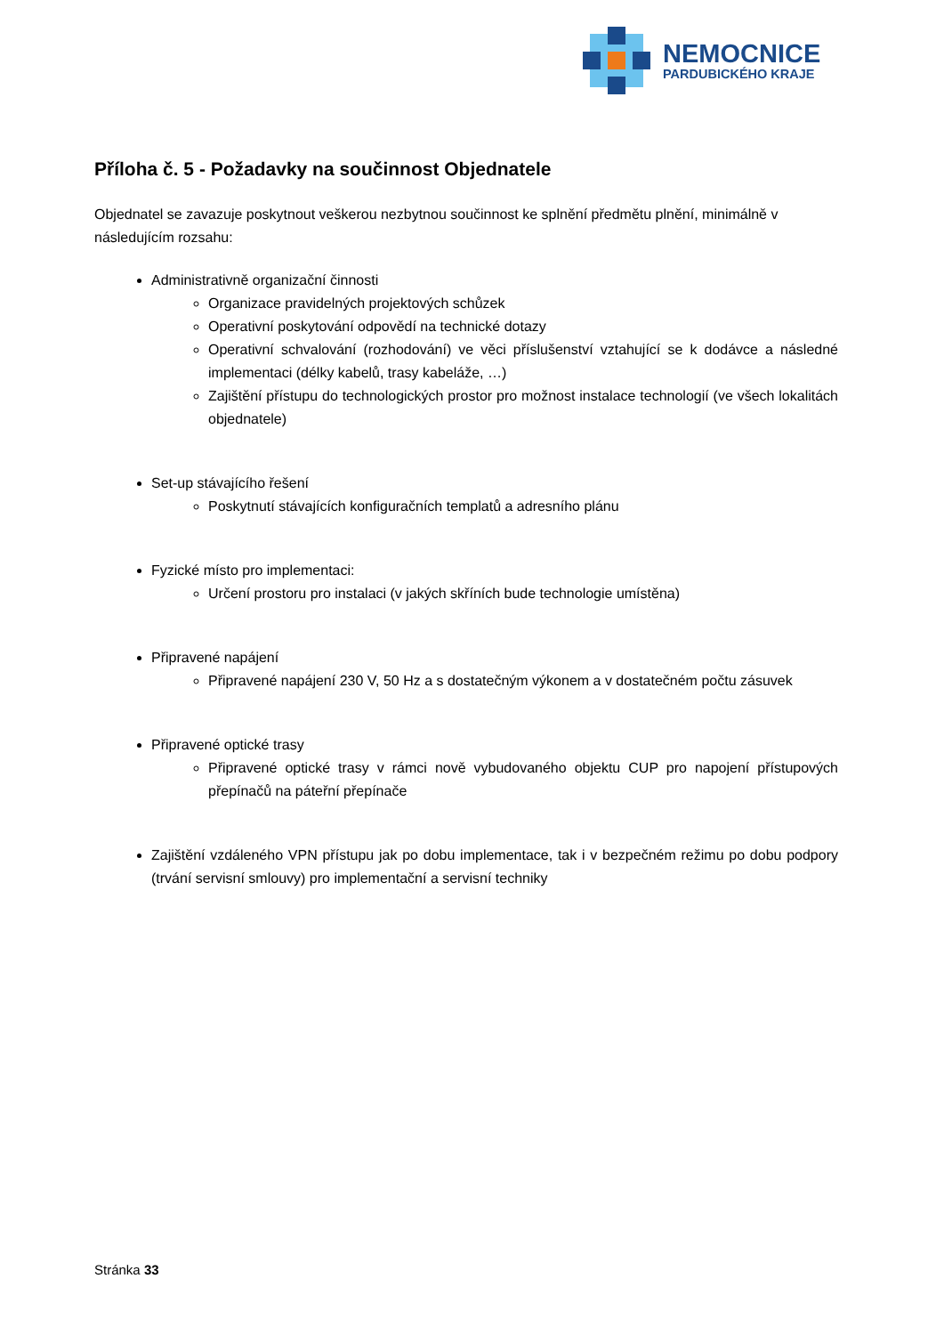NEMOCNICE
PARDUBICKÉHO KRAJE
Příloha č. 5 - Požadavky na součinnost Objednatele
Objednatel se zavazuje poskytnout veškerou nezbytnou součinnost ke splnění předmětu plnění, minimálně v následujícím rozsahu:
Administrativně organizační činnosti
Organizace pravidelných projektových schůzek
Operativní poskytování odpovědí na technické dotazy
Operativní schvalování (rozhodování) ve věci příslušenství vztahující se k dodávce a následné implementaci (délky kabelů, trasy kabeláže, …)
Zajištění přístupu do technologických prostor pro možnost instalace technologií (ve všech lokalitách objednatele)
Set-up stávajícího řešení
Poskytnutí stávajících konfiguračních templatů a adresního plánu
Fyzické místo pro implementaci:
Určení prostoru pro instalaci (v jakých skříních bude technologie umístěna)
Připravené napájení
Připravené napájení 230 V, 50 Hz a s dostatečným výkonem a v dostatečném počtu zásuvek
Připravené optické trasy
Připravené optické trasy v rámci nově vybudovaného objektu CUP pro napojení přístupových přepínačů na páteřní přepínače
Zajištění vzdáleného VPN přístupu jak po dobu implementace, tak i v bezpečném režimu po dobu podpory (trvání servisní smlouvy) pro implementační a servisní techniky
Stránka 33